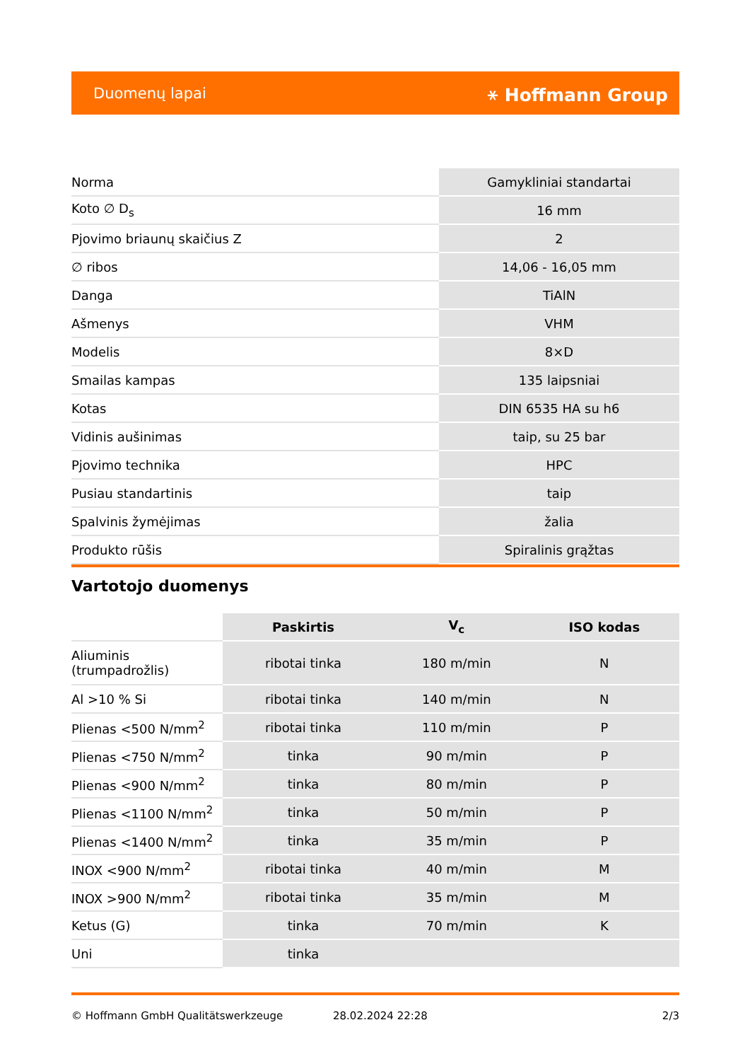Duomenų lapai ⚹ Hoffmann Group
| Norma | Gamykliniai standartai |
| Koto ∅ D<sub>s</sub> | 16 mm |
| Pjovimo briaunų skaičius Z | 2 |
| ∅ ribos | 14,06 - 16,05 mm |
| Danga | TiAlN |
| Ašmenys | VHM |
| Modelis | 8×D |
| Smailas kampas | 135 laipsniai |
| Kotas | DIN 6535 HA su h6 |
| Vidinis aušinimas | taip, su 25 bar |
| Pjovimo technika | HPC |
| Pusiau standartinis | taip |
| Spalvinis žymėjimas | žalia |
| Produkto rūšis | Spiralinis grąžtas |
Vartotojo duomenys
| | Paskirtis | V<sub>c</sub> | ISO kodas |
| --- | --- | --- | --- |
| Aliuminis (trumpadrožlis) | ribotai tinka | 180 m/min | N |
| Al >10 % Si | ribotai tinka | 140 m/min | N |
| Plienas <500 N/mm<sup>2</sup> | ribotai tinka | 110 m/min | P |
| Plienas <750 N/mm<sup>2</sup> | tinka | 90 m/min | P |
| Plienas <900 N/mm<sup>2</sup> | tinka | 80 m/min | P |
| Plienas <1100 N/mm<sup>2</sup> | tinka | 50 m/min | P |
| Plienas <1400 N/mm<sup>2</sup> | tinka | 35 m/min | P |
| INOX <900 N/mm<sup>2</sup> | ribotai tinka | 40 m/min | M |
| INOX >900 N/mm<sup>2</sup> | ribotai tinka | 35 m/min | M |
| Ketus (G) | tinka | 70 m/min | K |
| Uni | tinka | | |
© Hoffmann GmbH Qualitätswerkzeuge 28.02.2024 22:28 2/3